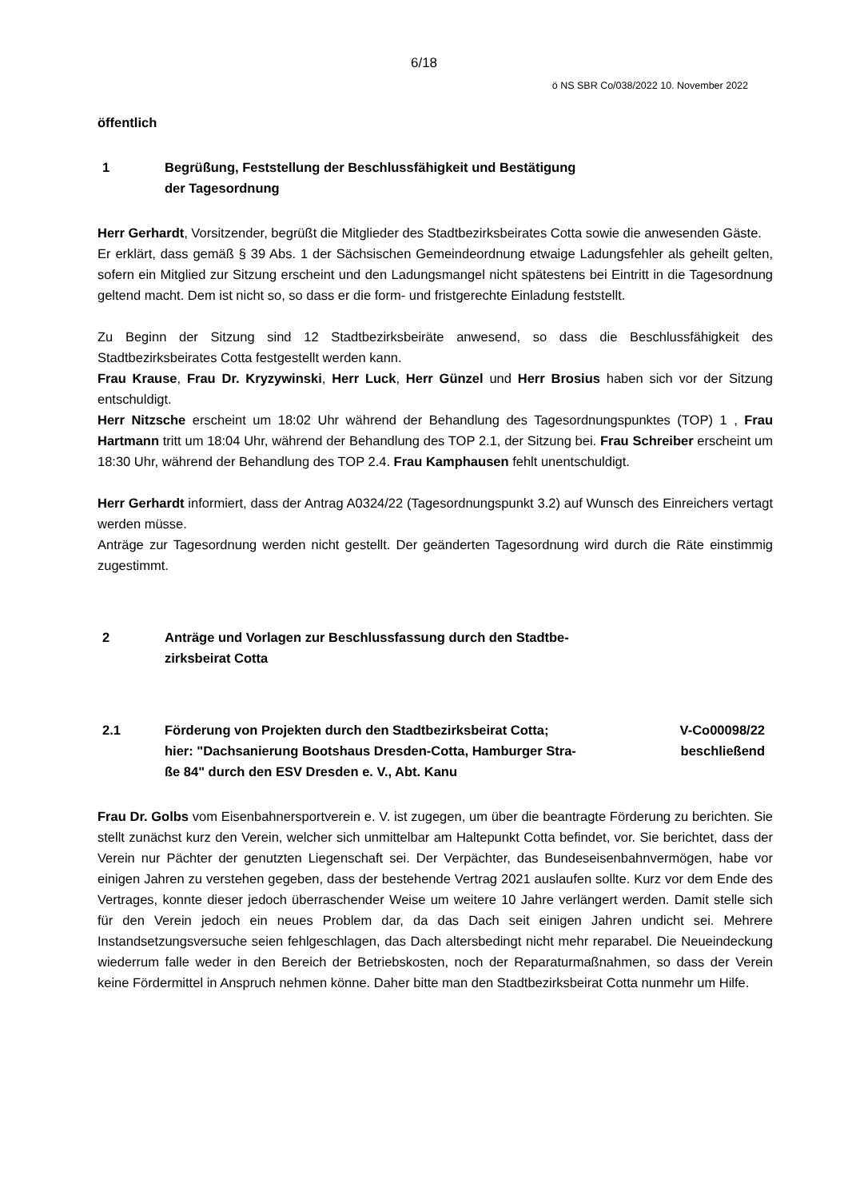6/18
ö NS SBR Co/038/2022 10. November 2022
öffentlich
1 Begrüßung, Feststellung der Beschlussfähigkeit und Bestätigung
der Tagesordnung
Herr Gerhardt, Vorsitzender, begrüßt die Mitglieder des Stadtbezirksbeirates Cotta sowie die anwesenden Gäste.
Er erklärt, dass gemäß § 39 Abs. 1 der Sächsischen Gemeindeordnung etwaige Ladungsfehler als geheilt gelten, sofern ein Mitglied zur Sitzung erscheint und den Ladungsmangel nicht spätestens bei Eintritt in die Tagesordnung geltend macht. Dem ist nicht so, so dass er die form- und fristgerechte Einladung feststellt.
Zu Beginn der Sitzung sind 12 Stadtbezirksbeiräte anwesend, so dass die Beschlussfähigkeit des Stadtbezirksbeirates Cotta festgestellt werden kann.
Frau Krause, Frau Dr. Kryzywinski, Herr Luck, Herr Günzel und Herr Brosius haben sich vor der Sitzung entschuldigt.
Herr Nitzsche erscheint um 18:02 Uhr während der Behandlung des Tagesordnungspunktes (TOP) 1 , Frau Hartmann tritt um 18:04 Uhr, während der Behandlung des TOP 2.1, der Sitzung bei. Frau Schreiber erscheint um 18:30 Uhr, während der Behandlung des TOP 2.4. Frau Kamphausen fehlt unentschuldigt.
Herr Gerhardt informiert, dass der Antrag A0324/22 (Tagesordnungspunkt 3.2) auf Wunsch des Einreichers vertagt werden müsse.
Anträge zur Tagesordnung werden nicht gestellt. Der geänderten Tagesordnung wird durch die Räte einstimmig zugestimmt.
2 Anträge und Vorlagen zur Beschlussfassung durch den Stadtbe-
zirksbeirat Cotta
2.1 Förderung von Projekten durch den Stadtbezirksbeirat Cotta;
hier: "Dachsanierung Bootshaus Dresden-Cotta, Hamburger Stra-
ße 84" durch den ESV Dresden e. V., Abt. Kanu
V-Co00098/22
beschließend
Frau Dr. Golbs vom Eisenbahnersportverein e. V. ist zugegen, um über die beantragte Förderung zu berichten. Sie stellt zunächst kurz den Verein, welcher sich unmittelbar am Haltepunkt Cotta befindet, vor. Sie berichtet, dass der Verein nur Pächter der genutzten Liegenschaft sei. Der Verpächter, das Bundeseisenbahnvermögen, habe vor einigen Jahren zu verstehen gegeben, dass der bestehende Vertrag 2021 auslaufen sollte. Kurz vor dem Ende des Vertrages, konnte dieser jedoch überraschender Weise um weitere 10 Jahre verlängert werden. Damit stelle sich für den Verein jedoch ein neues Problem dar, da das Dach seit einigen Jahren undicht sei. Mehrere Instandsetzungsversuche seien fehlgeschlagen, das Dach altersbedingt nicht mehr reparabel. Die Neueindeckung wiederrum falle weder in den Bereich der Betriebskosten, noch der Reparaturmaßnahmen, so dass der Verein keine Fördermittel in Anspruch nehmen könne. Daher bitte man den Stadtbezirksbeirat Cotta nunmehr um Hilfe.